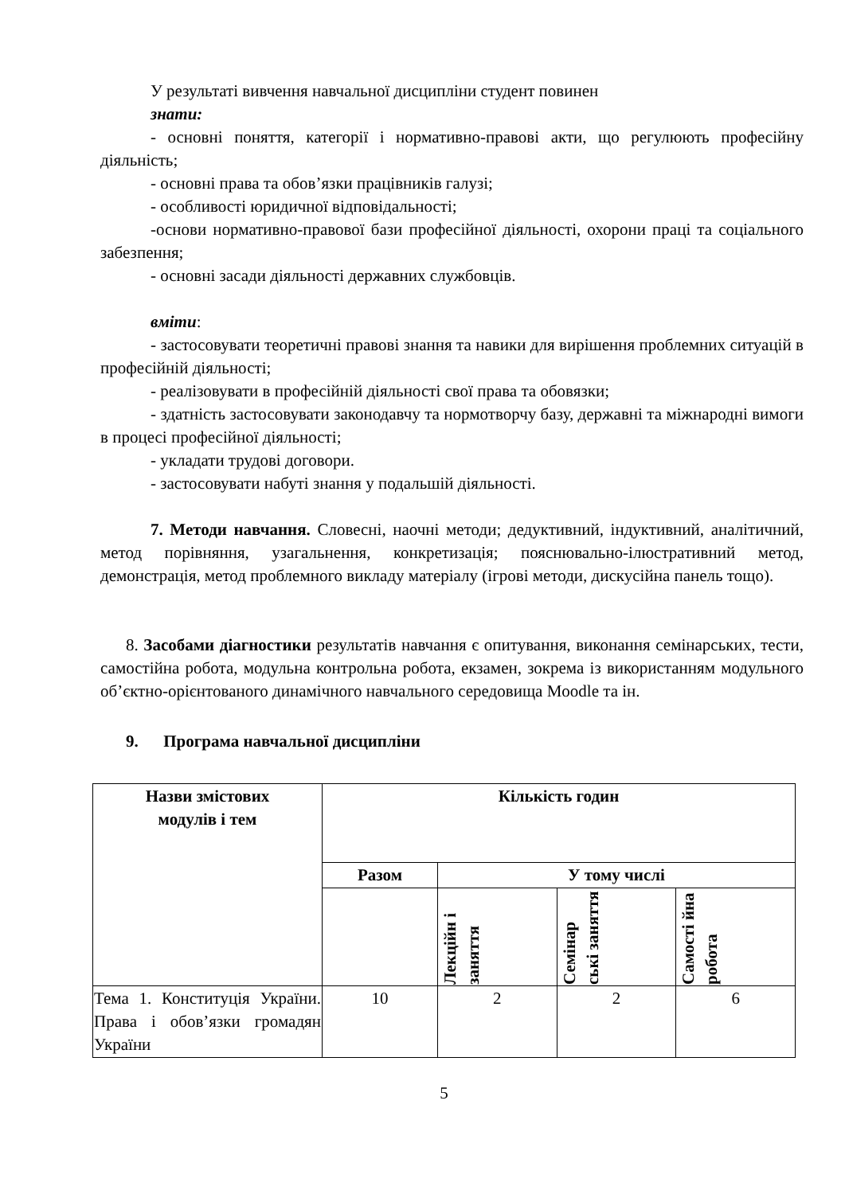У результаті вивчення навчальної дисципліни студент повинен
знати:
- основні поняття, категорії і нормативно-правові акти, що регулюють професійну діяльність;
- основні права та обов’язки працівників галузі;
- особливості юридичної відповідальності;
-основи нормативно-правової бази професійної діяльності, охорони праці та соціального забезпення;
- основні засади діяльності державних службовців.
вміти:
- застосовувати теоретичні правові знання та навики для вирішення проблемних ситуацій в професійній діяльності;
- реалізовувати в професійній діяльності свої права та обовязки;
- здатність застосовувати законодавчу та нормотворчу базу, державні та міжнародні вимоги в процесі професійної діяльності;
- укладати трудові договори.
- застосовувати набуті знання у подальшій діяльності.
7. Методи навчання. Словесні, наочні методи; дедуктивний, індуктивний, аналітичний, метод порівняння, узагальнення, конкретизація; пояснювально-ілюстративний метод, демонстрація, метод проблемного викладу матеріалу (ігрові методи, дискусійна панель тощо).
8. Засобами діагностики результатів навчання є опитування, виконання семінарських, тести, самостійна робота, модульна контрольна робота, екзамен, зокрема із використанням модульного об’єктно-орієнтованого динамічного навчального середовища Moodle та ін.
9. Програма навчальної дисципліни
| Назви змістових модулів і тем | Кількість годин | | | |
| --- | --- | --- | --- | --- |
| | Разом | У тому числі | | |
| | | Лекційн і заняття | Семінар ські заняття | Самості йна робота |
| Тема 1. Конституція України. Права і обов’язки громадян України | 10 | 2 | 2 | 6 |
5